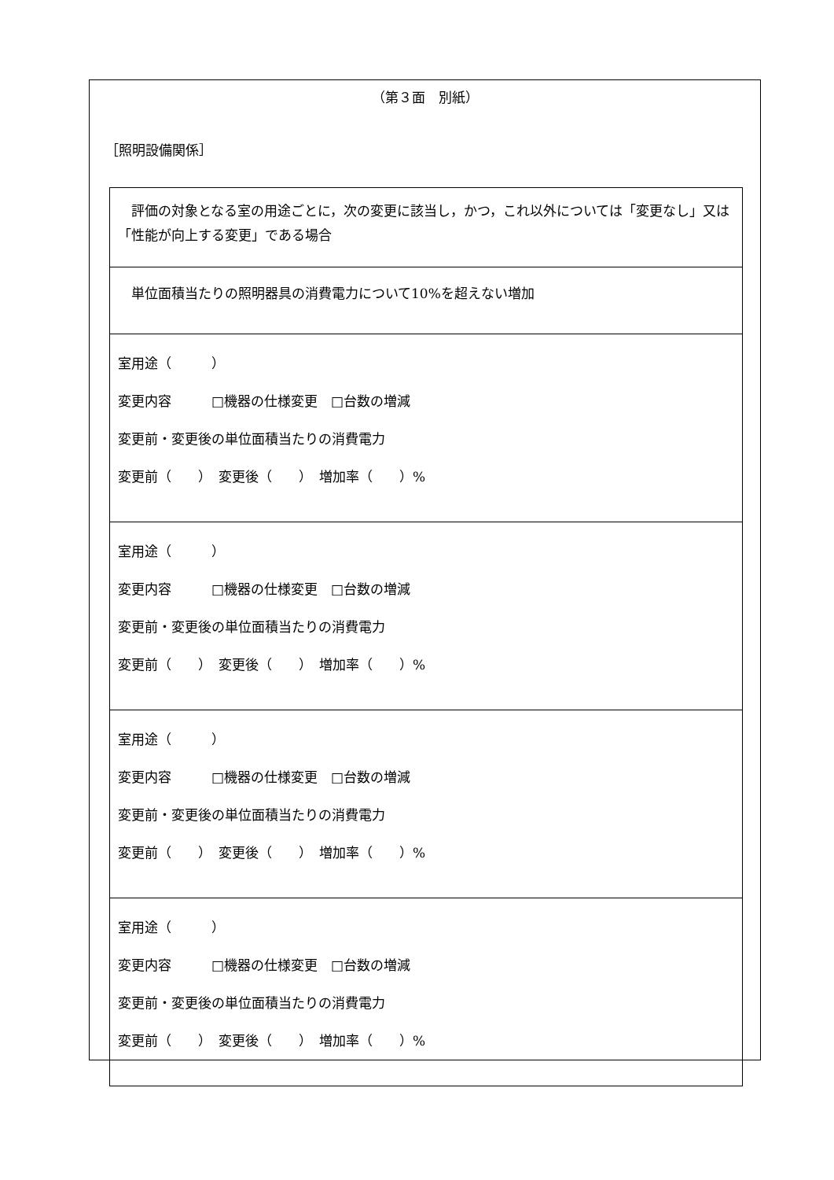（第３面　別紙）
［照明設備関係］
| 評価の対象となる室の用途ごとに，次の変更に該当し，かつ，これ以外については「変更なし」又は「性能が向上する変更」である場合 |
| 単位面積当たりの照明器具の消費電力について10%を超えない増加 |
| 室用途（ ） 変更内容 □機器の仕様変更 □台数の増減 変更前・変更後の単位面積当たりの消費電力 変更前（ ） 変更後（ ） 増加率（ ）% |
| 室用途（ ） 変更内容 □機器の仕様変更 □台数の増減 変更前・変更後の単位面積当たりの消費電力 変更前（ ） 変更後（ ） 増加率（ ）% |
| 室用途（ ） 変更内容 □機器の仕様変更 □台数の増減 変更前・変更後の単位面積当たりの消費電力 変更前（ ） 変更後（ ） 増加率（ ）% |
| 室用途（ ） 変更内容 □機器の仕様変更 □台数の増減 変更前・変更後の単位面積当たりの消費電力 変更前（ ） 変更後（ ） 増加率（ ）% |